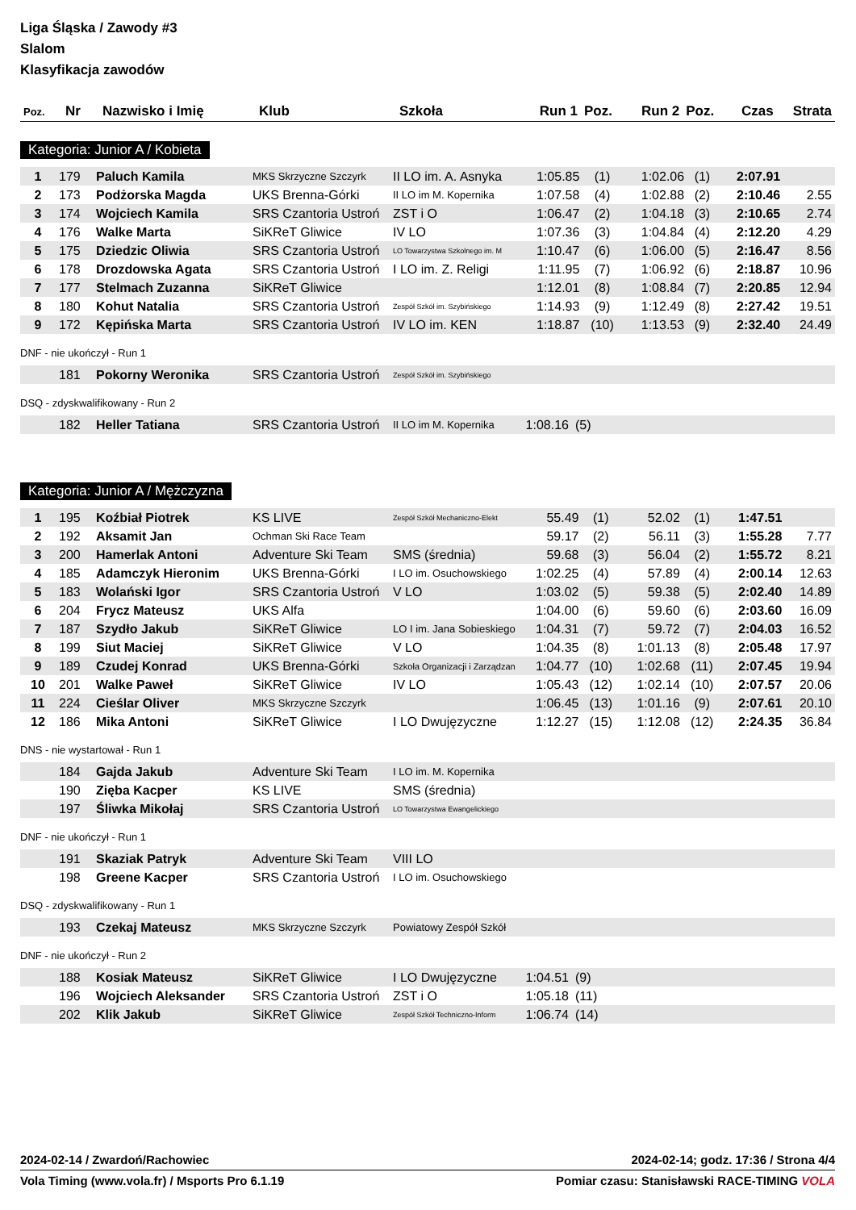Liga Śląska / Zawody #3
Slalom
Klasyfikacja zawodów
| Poz. | Nr | Nazwisko i Imię | Klub | Szkoła | Run 1 | Poz. | Run 2 | Poz. | Czas | Strata |
| --- | --- | --- | --- | --- | --- | --- | --- | --- | --- | --- |
Kategoria: Junior A / Kobieta
| 1 | 179 | Paluch Kamila | MKS Skrzyczne Szczyrk | II LO im. A. Asnyka | 1:05.85 | (1) | 1:02.06 | (1) | 2:07.91 | |
| 2 | 173 | Podżorska Magda | UKS Brenna-Górki | II LO im M. Kopernika | 1:07.58 | (4) | 1:02.88 | (2) | 2:10.46 | 2.55 |
| 3 | 174 | Wojciech Kamila | SRS Czantoria Ustroń | ZST i O | 1:06.47 | (2) | 1:04.18 | (3) | 2:10.65 | 2.74 |
| 4 | 176 | Walke Marta | SiKReT Gliwice | IV LO | 1:07.36 | (3) | 1:04.84 | (4) | 2:12.20 | 4.29 |
| 5 | 175 | Dziedzic Oliwia | SRS Czantoria Ustroń | LO Towarzystwa Szkolnego im. M | 1:10.47 | (6) | 1:06.00 | (5) | 2:16.47 | 8.56 |
| 6 | 178 | Drozdowska Agata | SRS Czantoria Ustroń | I LO im. Z. Religi | 1:11.95 | (7) | 1:06.92 | (6) | 2:18.87 | 10.96 |
| 7 | 177 | Stelmach Zuzanna | SiKReT Gliwice | | 1:12.01 | (8) | 1:08.84 | (7) | 2:20.85 | 12.94 |
| 8 | 180 | Kohut Natalia | SRS Czantoria Ustroń | Zespół Szkół im. Szybińskiego | 1:14.93 | (9) | 1:12.49 | (8) | 2:27.42 | 19.51 |
| 9 | 172 | Kępińska Marta | SRS Czantoria Ustroń | IV LO im. KEN | 1:18.87 | (10) | 1:13.53 | (9) | 2:32.40 | 24.49 |
DNF - nie ukończył - Run 1
| | 181 | Pokorny Weronika | SRS Czantoria Ustroń | Zespół Szkół im. Szybińskiego |
DSQ - zdyskwalifikowany - Run 2
| | 182 | Heller Tatiana | SRS Czantoria Ustroń | II LO im M. Kopernika | 1:08.16 | (5) |
Kategoria: Junior A / Mężczyzna
| 1 | 195 | Koźbiał Piotrek | KS LIVE | Zespół Szkół Mechaniczno-Elekt | 55.49 | (1) | 52.02 | (1) | 1:47.51 | |
| 2 | 192 | Aksamit Jan | Ochman Ski Race Team | | 59.17 | (2) | 56.11 | (3) | 1:55.28 | 7.77 |
| 3 | 200 | Hamerlak Antoni | Adventure Ski Team | SMS (średnia) | 59.68 | (3) | 56.04 | (2) | 1:55.72 | 8.21 |
| 4 | 185 | Adamczyk Hieronim | UKS Brenna-Górki | I LO im. Osuchowskiego | 1:02.25 | (4) | 57.89 | (4) | 2:00.14 | 12.63 |
| 5 | 183 | Wolański Igor | SRS Czantoria Ustroń | V LO | 1:03.02 | (5) | 59.38 | (5) | 2:02.40 | 14.89 |
| 6 | 204 | Frycz Mateusz | UKS Alfa | | 1:04.00 | (6) | 59.60 | (6) | 2:03.60 | 16.09 |
| 7 | 187 | Szydło Jakub | SiKReT Gliwice | LO I im. Jana Sobieskiego | 1:04.31 | (7) | 59.72 | (7) | 2:04.03 | 16.52 |
| 8 | 199 | Siut Maciej | SiKReT Gliwice | V LO | 1:04.35 | (8) | 1:01.13 | (8) | 2:05.48 | 17.97 |
| 9 | 189 | Czudej Konrad | UKS Brenna-Górki | Szkoła Organizacji i Zarządzan | 1:04.77 | (10) | 1:02.68 | (11) | 2:07.45 | 19.94 |
| 10 | 201 | Walke Paweł | SiKReT Gliwice | IV LO | 1:05.43 | (12) | 1:02.14 | (10) | 2:07.57 | 20.06 |
| 11 | 224 | Cieślar Oliver | MKS Skrzyczne Szczyrk | | 1:06.45 | (13) | 1:01.16 | (9) | 2:07.61 | 20.10 |
| 12 | 186 | Mika Antoni | SiKReT Gliwice | I LO Dwujęzyczne | 1:12.27 | (15) | 1:12.08 | (12) | 2:24.35 | 36.84 |
DNS - nie wystartował - Run 1
| | 184 | Gajda Jakub | Adventure Ski Team | I LO im. M. Kopernika |
| | 190 | Zięba Kacper | KS LIVE | SMS (średnia) |
| | 197 | Śliwka Mikołaj | SRS Czantoria Ustroń | LO Towarzystwa Ewangelickiego |
DNF - nie ukończył - Run 1
| | 191 | Skaziak Patryk | Adventure Ski Team | VIII LO |
| | 198 | Greene Kacper | SRS Czantoria Ustroń | I LO im. Osuchowskiego |
DSQ - zdyskwalifikowany - Run 1
| | 193 | Czekaj Mateusz | MKS Skrzyczne Szczyrk | Powiatowy Zespół Szkół |
DNF - nie ukończył - Run 2
| | 188 | Kosiak Mateusz | SiKReT Gliwice | I LO Dwujęzyczne | 1:04.51 | (9) |
| | 196 | Wojciech Aleksander | SRS Czantoria Ustroń | ZST i O | 1:05.18 | (11) |
| | 202 | Klik Jakub | SiKReT Gliwice | Zespół Szkół Techniczno-Inform | 1:06.74 | (14) |
2024-02-14 / Zwardoń/Rachowiec 2024-02-14; godz. 17:36 / Strona 4/4
Vola Timing (www.vola.fr) / Msports Pro 6.1.19 Pomiar czasu: Stanisławski RACE-TIMING VOLA